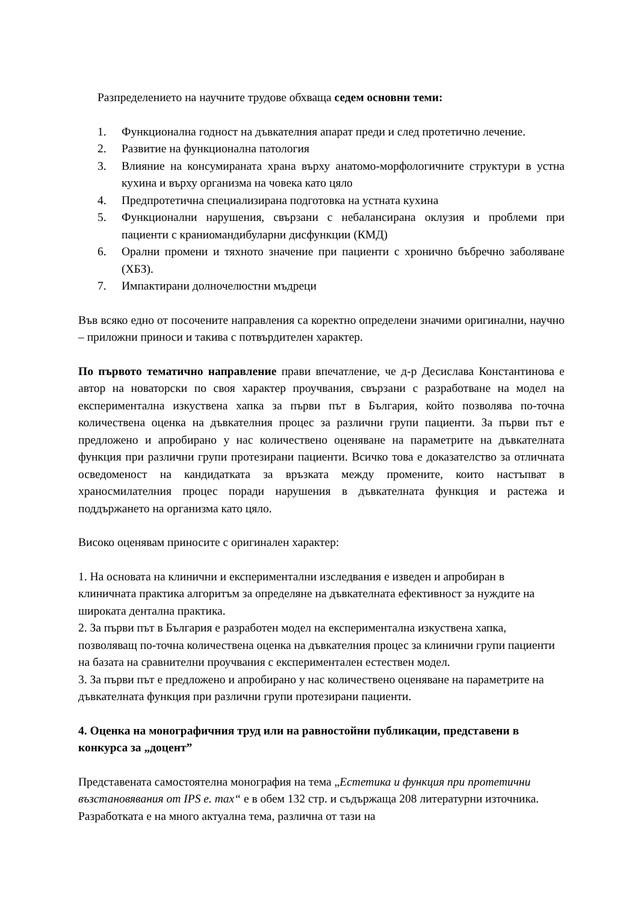Разпределението на научните трудове обхваща седем основни теми:
1. Функционална годност на дъвкателния апарат преди и след протетично лечение.
2. Развитие на функционална патология
3. Влияние на консумираната храна върху анатомо-морфологичните структури в устна кухина и върху организма на човека като цяло
4. Предпротетична специализирана подготовка на устната кухина
5. Функционални нарушения, свързани с небалансирана оклузия и проблеми при пациенти с краниомандибуларни дисфункции (КМД)
6. Орални промени и тяхното значение при пациенти с хронично бъбречно заболяване (ХБЗ).
7. Импактирани долночелюстни мъдреци
Във всяко едно от посочените направления са коректно определени значими оригинални, научно – приложни приноси и такива с потвърдителен характер.
По първото тематично направление прави впечатление, че д-р Десислава Константинова е автор на новаторски по своя характер проучвания, свързани с разработване на модел на експериментална изкуствена хапка за първи път в България, който позволява по-точна количествена оценка на дъвкателния процес за различни групи пациенти. За първи път е предложено и апробирано у нас количествено оценяване на параметрите на дъвкателната функция при различни групи протезирани пациенти. Всичко това е доказателство за отличната осведоменост на кандидатката за връзката между промените, които настъпват в храносмилателния процес поради нарушения в дъвкателната функция и растежа и поддържането на организма като цяло.
Високо оценявам приносите с оригинален характер:
1. На основата на клинични и експериментални изследвания е изведен и апробиран в клиничната практика алгоритъм за определяне на дъвкателната ефективност за нуждите на широката дентална практика.
2. За първи път в България е разработен модел на експериментална изкуствена хапка, позволяващ по-точна количествена оценка на дъвкателния процес за клинични групи пациенти на базата на сравнителни проучвания с експериментален естествен модел.
3. За първи път е предложено и апробирано у нас количествено оценяване на параметрите на дъвкателната функция при различни групи протезирани пациенти.
4. Оценка на монографичния труд или на равностойни публикации, представени в конкурса за „доцент”
Представената самостоятелна монография на тема „Естетика и функция при протетични възстановявания от IPS e. max“ е в обем 132 стр. и съдържаща 208 литературни източника. Разработката е на много актуална тема, различна от тази на